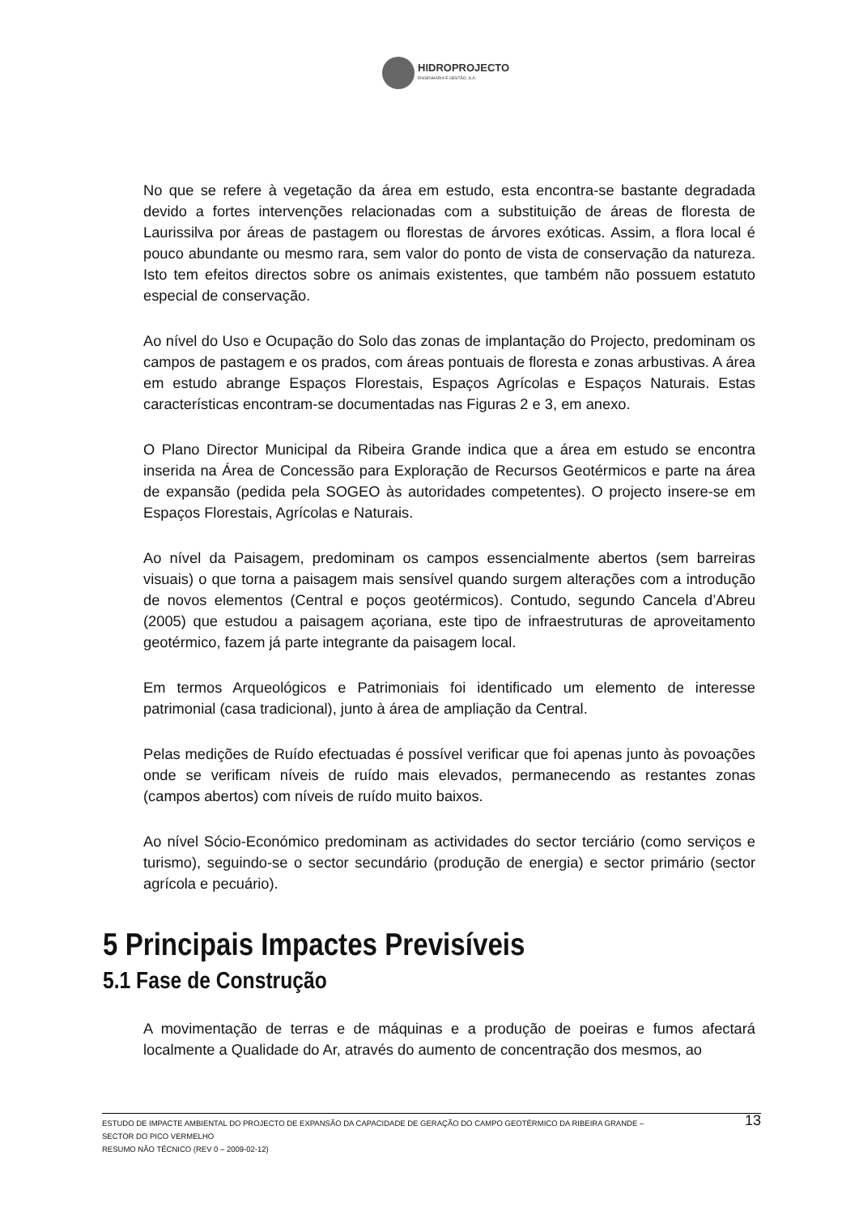HIDROPROJECTO
ENGENHARIA E GESTÃO, S.A.
No que se refere à vegetação da área em estudo, esta encontra-se bastante degradada devido a fortes intervenções relacionadas com a substituição de áreas de floresta de Laurissilva por áreas de pastagem ou florestas de árvores exóticas. Assim, a flora local é pouco abundante ou mesmo rara, sem valor do ponto de vista de conservação da natureza. Isto tem efeitos directos sobre os animais existentes, que também não possuem estatuto especial de conservação.
Ao nível do Uso e Ocupação do Solo das zonas de implantação do Projecto, predominam os campos de pastagem e os prados, com áreas pontuais de floresta e zonas arbustivas. A área em estudo abrange Espaços Florestais, Espaços Agrícolas e Espaços Naturais. Estas características encontram-se documentadas nas Figuras 2 e 3, em anexo.
O Plano Director Municipal da Ribeira Grande indica que a área em estudo se encontra inserida na Área de Concessão para Exploração de Recursos Geotérmicos e parte na área de expansão (pedida pela SOGEO às autoridades competentes). O projecto insere-se em Espaços Florestais, Agrícolas e Naturais.
Ao nível da Paisagem, predominam os campos essencialmente abertos (sem barreiras visuais) o que torna a paisagem mais sensível quando surgem alterações com a introdução de novos elementos (Central e poços geotérmicos). Contudo, segundo Cancela d’Abreu (2005) que estudou a paisagem açoriana, este tipo de infraestruturas de aproveitamento geotérmico, fazem já parte integrante da paisagem local.
Em termos Arqueológicos e Patrimoniais foi identificado um elemento de interesse patrimonial (casa tradicional), junto à área de ampliação da Central.
Pelas medições de Ruído efectuadas é possível verificar que foi apenas junto às povoações onde se verificam níveis de ruído mais elevados, permanecendo as restantes zonas (campos abertos) com níveis de ruído muito baixos.
Ao nível Sócio-Económico predominam as actividades do sector terciário (como serviços e turismo), seguindo-se o sector secundário (produção de energia) e sector primário (sector agrícola e pecuário).
5 Principais Impactes Previsíveis
5.1 Fase de Construção
A movimentação de terras e de máquinas e a produção de poeiras e fumos afectará localmente a Qualidade do Ar, através do aumento de concentração dos mesmos, ao
13 ESTUDO DE IMPACTE AMBIENTAL DO PROJECTO DE EXPANSÃO DA CAPACIDADE DE GERAÇÃO DO CAMPO GEOTÉRMICO DA RIBEIRA GRANDE –
SECTOR DO PICO VERMELHO
RESUMO NÃO TÉCNICO (REV 0 – 2009-02-12)